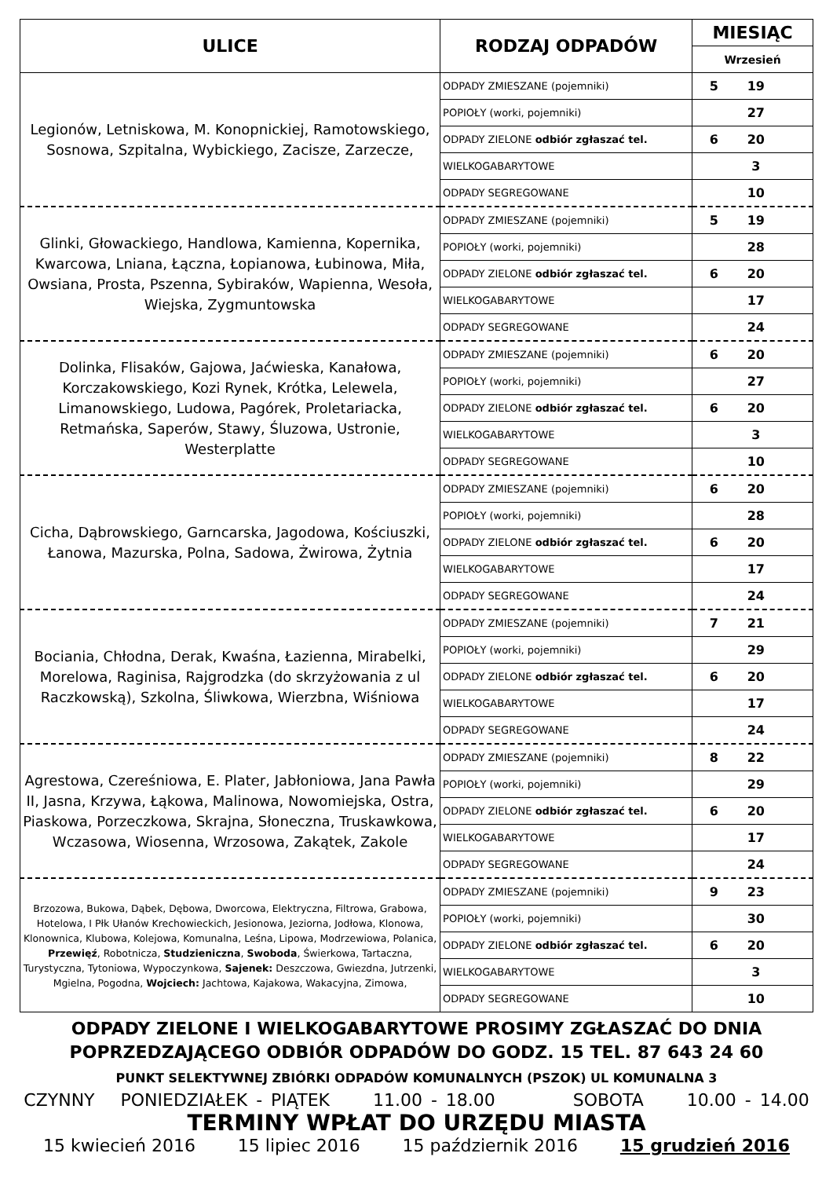| ULICE | RODZAJ ODPADÓW | MIESIĄC |
| --- | --- | --- |
| | | Wrzesień |
| Legionów, Letniskowa, M. Konopnickiej, Ramotowskiego, Sosnowa, Szpitalna, Wybickiego, Zacisze, Zarzecze, | ODPADY ZMIESZANE (pojemniki) | 5 19 |
| | POPIOŁY (worki, pojemniki) | 27 |
| | ODPADY ZIELONE odbiór zgłaszać tel. | 6 20 |
| | WIELKOGABARYTOWE | 3 |
| | ODPADY SEGREGOWANE | 10 |
| Glinki, Głowackiego, Handlowa, Kamienna, Kopernika, Kwarcowa, Lniana, Łączna, Łopianowa, Łubinowa, Miła, Owsiana, Prosta, Pszenna, Sybiraków, Wapienna, Wesoła, Wiejska, Zygmuntowska | ODPADY ZMIESZANE (pojemniki) | 5 19 |
| | POPIOŁY (worki, pojemniki) | 28 |
| | ODPADY ZIELONE odbiór zgłaszać tel. | 6 20 |
| | WIELKOGABARYTOWE | 17 |
| | ODPADY SEGREGOWANE | 24 |
| Dolinka, Flisaków, Gajowa, Jaćwieska, Kanałowa, Korczakowskiego, Kozi Rynek, Krótka, Lelewela, Limanowskiego, Ludowa, Pagórek, Proletariacka, Retmańska, Saperów, Stawy, Śluzowa, Ustronie, Westerplatte | ODPADY ZMIESZANE (pojemniki) | 6 20 |
| | POPIOŁY (worki, pojemniki) | 27 |
| | ODPADY ZIELONE odbiór zgłaszać tel. | 6 20 |
| | WIELKOGABARYTOWE | 3 |
| | ODPADY SEGREGOWANE | 10 |
| Cicha, Dąbrowskiego, Garncarska, Jagodowa, Kościuszki, Łanowa, Mazurska, Polna, Sadowa, Żwirowa, Żytnia | ODPADY ZMIESZANE (pojemniki) | 6 20 |
| | POPIOŁY (worki, pojemniki) | 28 |
| | ODPADY ZIELONE odbiór zgłaszać tel. | 6 20 |
| | WIELKOGABARYTOWE | 17 |
| | ODPADY SEGREGOWANE | 24 |
| Bociania, Chłodna, Derak, Kwaśna, Łazienna, Mirabelki, Morelowa, Raginisa, Rajgrodzka (do skrzyżowania z ul Raczkowską), Szkolna, Śliwkowa, Wierzbna, Wiśniowa | ODPADY ZMIESZANE (pojemniki) | 7 21 |
| | POPIOŁY (worki, pojemniki) | 29 |
| | ODPADY ZIELONE odbiór zgłaszać tel. | 6 20 |
| | WIELKOGABARYTOWE | 17 |
| | ODPADY SEGREGOWANE | 24 |
| Agrestowa, Czereśniowa, E. Plater, Jabłoniowa, Jana Pawła II, Jasna, Krzywa, Łąkowa, Malinowa, Nowomiejska, Ostra, Piaskowa, Porzeczkowa, Skrajna, Słoneczna, Truskawkowa, Wczasowa, Wiosenna, Wrzosowa, Zakątek, Zakole | ODPADY ZMIESZANE (pojemniki) | 8 22 |
| | POPIOŁY (worki, pojemniki) | 29 |
| | ODPADY ZIELONE odbiór zgłaszać tel. | 6 20 |
| | WIELKOGABARYTOWE | 17 |
| | ODPADY SEGREGOWANE | 24 |
| Brzozowa, Bukowa, Dąbek, Dębowa, Dworcowa, Elektryczna, Filtrowa, Grabowa, Hotelowa, I Płk Ułanów Krechowieckich, Jesionowa, Jeziorna, Jodłowa, Klonowa, Klonownica, Klubowa, Kolejowa, Komunalna, Leśna, Lipowa, Modrzewiowa, Polanica, Przewięź , Robotnicza, Studzieniczna , Swoboda , Świerkowa, Tartaczna, Turystyczna, Tytoniowa, Wypoczynkowa, Sajenek: Deszczowa, Gwiezdna, Jutrzenki, Mgielna, Pogodna, Wojciech: Jachtowa, Kajakowa, Wakacyjna, Zimowa, | ODPADY ZMIESZANE (pojemniki) | 9 23 |
| | POPIOŁY (worki, pojemniki) | 30 |
| | ODPADY ZIELONE odbiór zgłaszać tel. | 6 20 |
| | WIELKOGABARYTOWE | 3 |
| | ODPADY SEGREGOWANE | 10 |
ODPADY ZIELONE I WIELKOGABARYTOWE PROSIMY ZGŁASZAĆ DO DNIA POPRZEDZAJĄCEGO ODBIÓR ODPADÓW DO GODZ. 15 TEL. 87 643 24 60
PUNKT SELEKTYWNEJ ZBIÓRKI ODPADÓW KOMUNALNYCH (PSZOK) UL KOMUNALNA 3
CZYNNY PONIEDZIAŁEK - PIĄTEK 11.00 - 18.00 SOBOTA 10.00 - 14.00
TERMINY WPŁAT DO URZĘDU MIASTA
15 kwiecień 2016 15 lipiec 2016 15 październik 2016 15 grudzień 2016